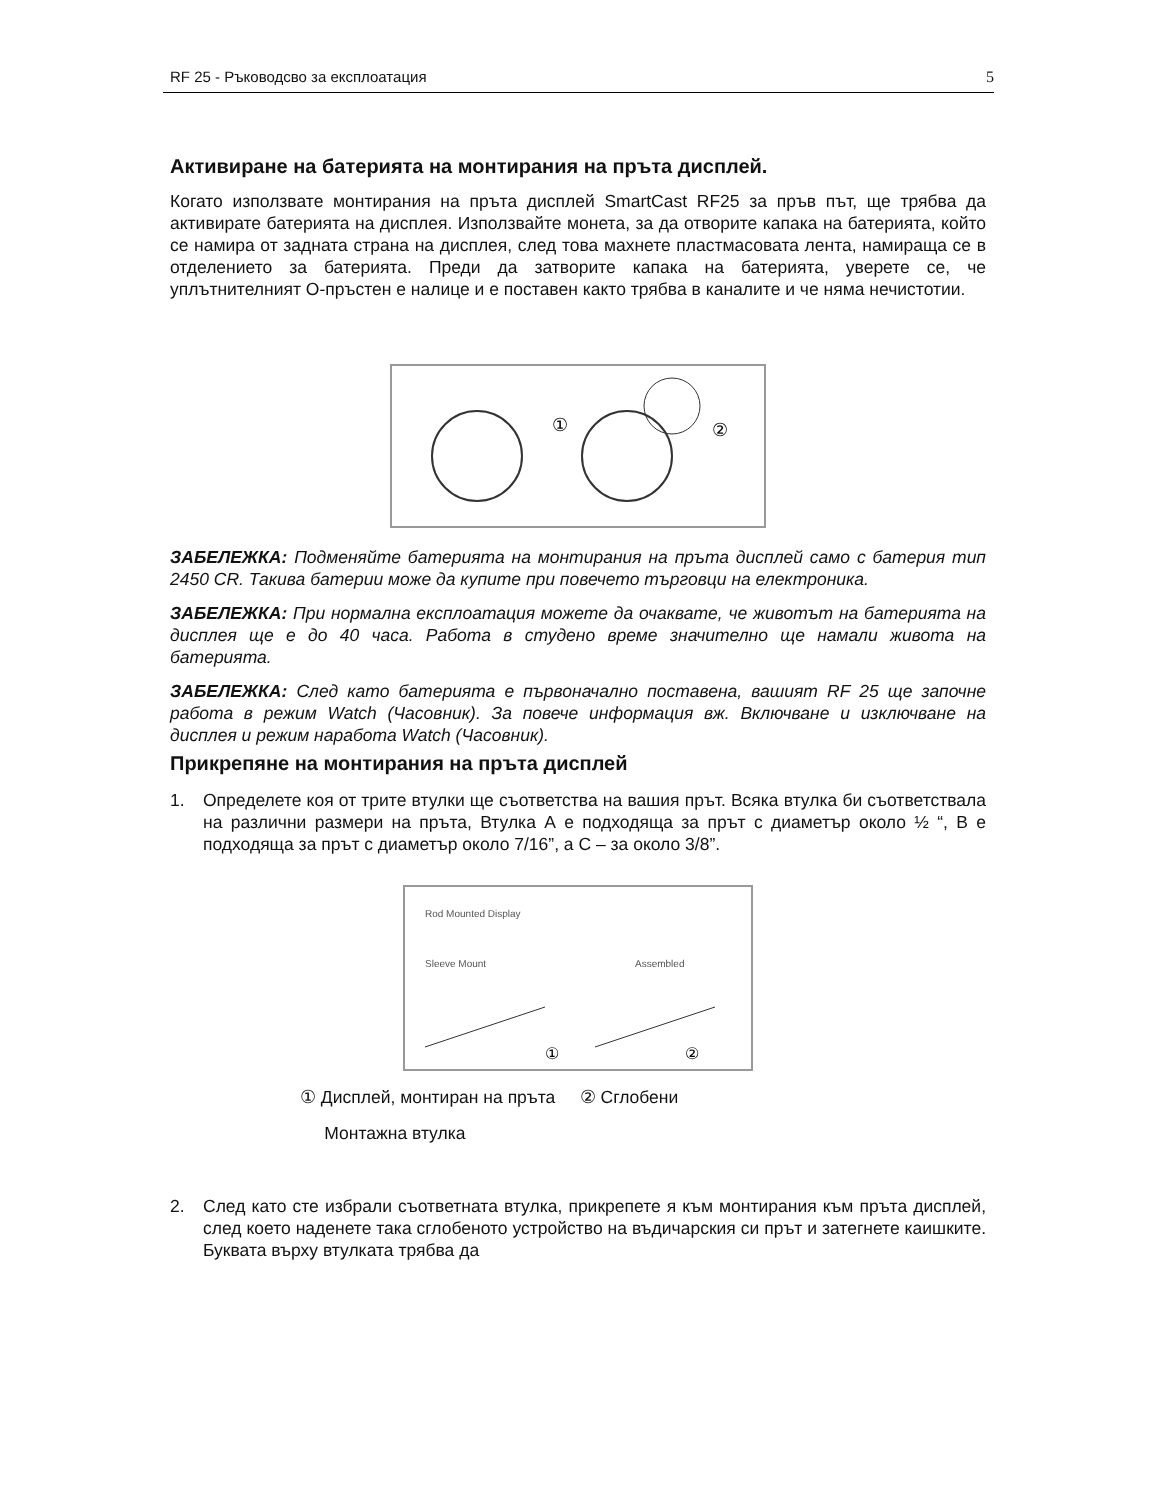RF 25 - Ръководсво за експлоатация 5
Активиране на батерията на монтирания на пръта дисплей.
Когато използвате монтирания на пръта дисплей SmartCast RF25 за пръв път, ще трябва да активирате батерията на дисплея. Използвайте монета, за да отворите капака на батерията, който се намира от задната страна на дисплея, след това махнете пластмасовата лента, намираща се в отделението за батерията. Преди да затворите капака на батерията, уверете се, че уплътнителният О-пръстен е налице и е поставен както трябва в каналите и че няма нечистотии.
①
②
ЗАБЕЛЕЖКА: Подменяйте батерията на монтирания на пръта дисплей само с батерия тип 2450 CR. Такива батерии може да купите при повечето търговци на електроника.
ЗАБЕЛЕЖКА: При нормална експлоатация можете да очаквате, че животът на батерията на дисплея ще е до 40 часа. Работа в студено време значително ще намали живота на батерията.
ЗАБЕЛЕЖКА: След като батерията е първоначално поставена, вашият RF 25 ще започне работа в режим Watch (Часовник). За повече информация вж. Включване и изключване на дисплея и режим наработа Watch (Часовник).
Прикрепяне на монтирания на пръта дисплей
1. Определете коя от трите втулки ще съответства на вашия прът. Всяка втулка би съответствала на различни размери на пръта, Втулка А е подходяща за прът с диаметър около ½ “, В е подходяща за прът с диаметър около 7/16”, а С – за около 3/8”.
Rod Mounted Display
Sleeve Mount
Assembled
①
②
① Дисплей, монтиран на пръта ② Сглобени
Монтажна втулка
2. След като сте избрали съответната втулка, прикрепете я към монтирания към пръта дисплей, след което наденете така сглобеното устройство на въдичарския си прът и затегнете каишките. Буквата върху втулката трябва да